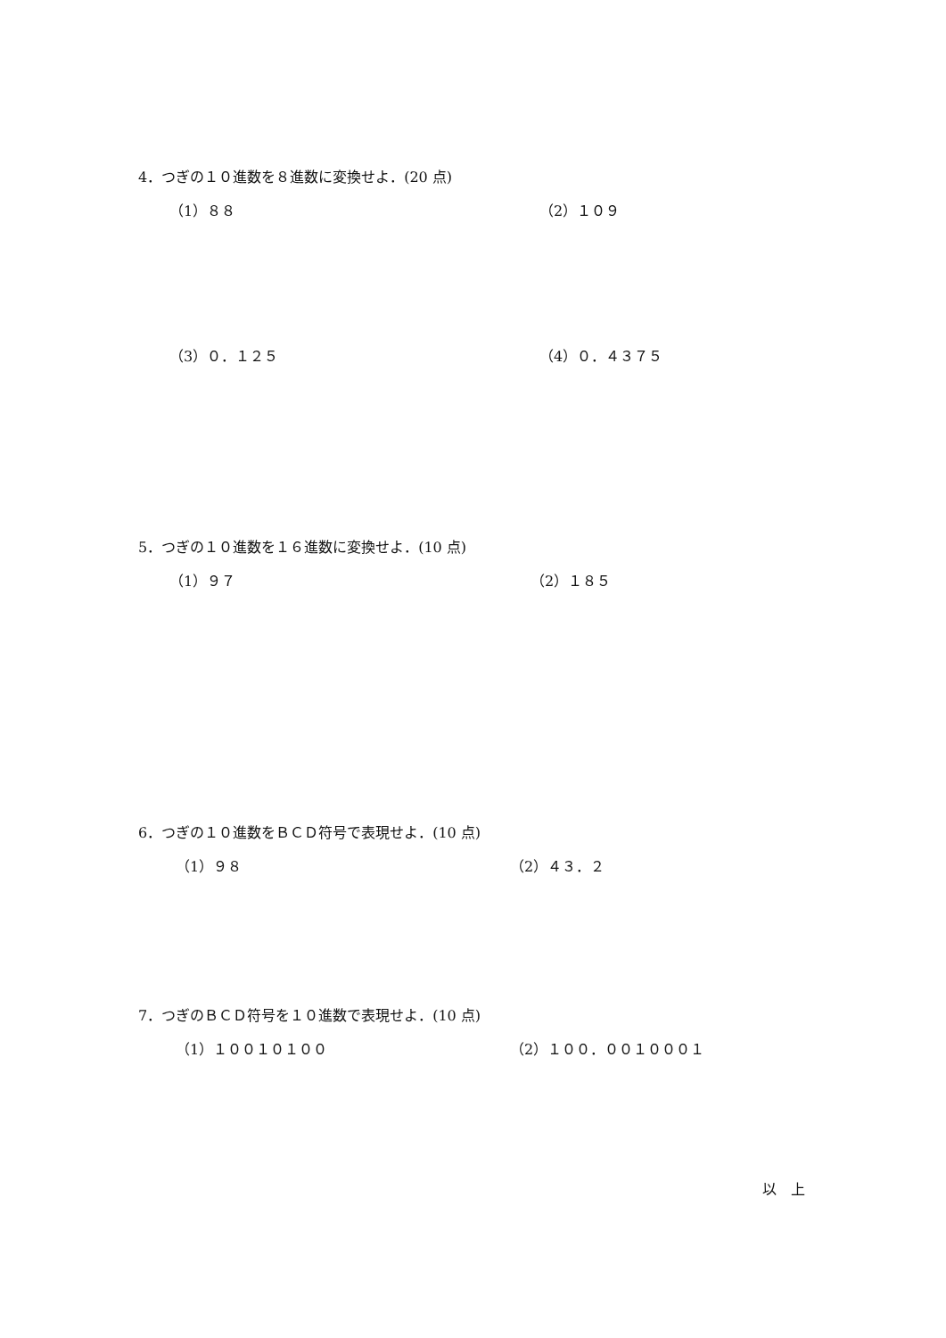4．つぎの１０進数を８進数に変換せよ．(20 点)
（1）８８ （2）１０９
（3）０．１２５ （4）０．４３７５
5．つぎの１０進数を１６進数に変換せよ．(10 点)
（1）９７ （2）１８５
6．つぎの１０進数をＢＣＤ符号で表現せよ．(10 点)
（1）９８ （2）４３．２
7．つぎのＢＣＤ符号を１０進数で表現せよ．(10 点)
（1）１００１０１００ （2）１００．００１０００１
以　上